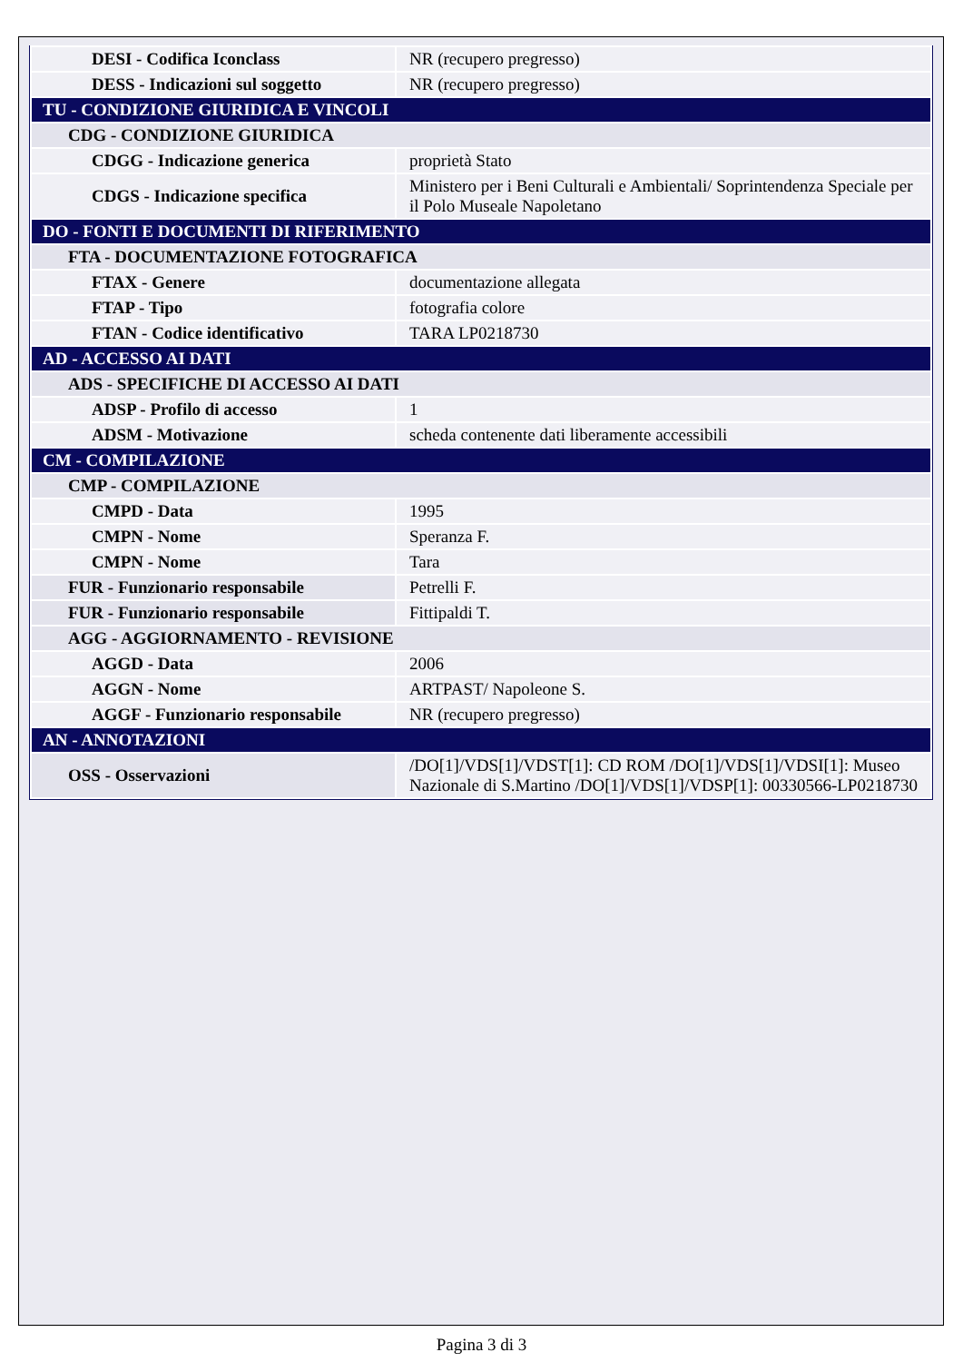| DESI - Codifica Iconclass | NR (recupero pregresso) |
| DESS - Indicazioni sul soggetto | NR (recupero pregresso) |
| TU - CONDIZIONE GIURIDICA E VINCOLI | |
| CDG - CONDIZIONE GIURIDICA | |
| CDGG - Indicazione generica | proprietà Stato |
| CDGS - Indicazione specifica | Ministero per i Beni Culturali e Ambientali/ Soprintendenza Speciale per il Polo Museale Napoletano |
| DO - FONTI E DOCUMENTI DI RIFERIMENTO | |
| FTA - DOCUMENTAZIONE FOTOGRAFICA | |
| FTAX - Genere | documentazione allegata |
| FTAP - Tipo | fotografia colore |
| FTAN - Codice identificativo | TARA LP0218730 |
| AD - ACCESSO AI DATI | |
| ADS - SPECIFICHE DI ACCESSO AI DATI | |
| ADSP - Profilo di accesso | 1 |
| ADSM - Motivazione | scheda contenente dati liberamente accessibili |
| CM - COMPILAZIONE | |
| CMP - COMPILAZIONE | |
| CMPD - Data | 1995 |
| CMPN - Nome | Speranza F. |
| CMPN - Nome | Tara |
| FUR - Funzionario responsabile | Petrelli F. |
| FUR - Funzionario responsabile | Fittipaldi T. |
| AGG - AGGIORNAMENTO - REVISIONE | |
| AGGD - Data | 2006 |
| AGGN - Nome | ARTPAST/ Napoleone S. |
| AGGF - Funzionario responsabile | NR (recupero pregresso) |
| AN - ANNOTAZIONI | |
| OSS - Osservazioni | /DO[1]/VDS[1]/VDST[1]: CD ROM /DO[1]/VDS[1]/VDSI[1]: Museo Nazionale di S.Martino /DO[1]/VDS[1]/VDSP[1]: 00330566-LP0218730 |
Pagina 3 di 3